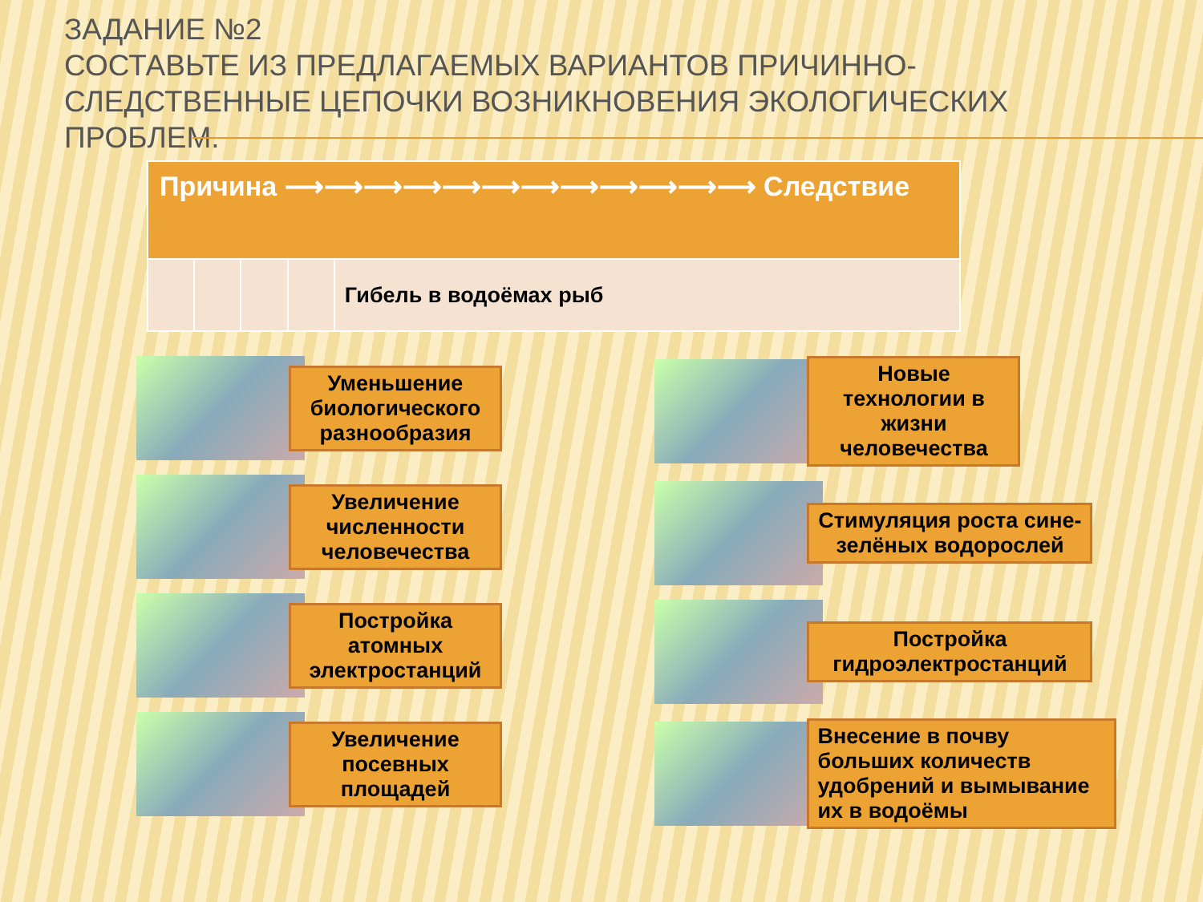ЗАДАНИЕ №2
СОСТАВЬТЕ ИЗ ПРЕДЛАГАЕМЫХ ВАРИАНТОВ ПРИЧИННО-СЛЕДСТВЕННЫЕ ЦЕПОЧКИ ВОЗНИКНОВЕНИЯ ЭКОЛОГИЧЕСКИХ ПРОБЛЕМ.
| Причина ⟶⟶⟶⟶⟶⟶⟶⟶⟶⟶⟶⟶ Следствие | | | | |
| --- | --- | --- | --- | --- |
| | | | | Гибель в водоёмах рыб |
Уменьшение биологического разнообразия
Увеличение численности человечества
Постройка атомных электростанций
Увеличение посевных площадей
Новые технологии в жизни человечества
Стимуляция роста сине-зелёных водорослей
Постройка гидроэлектростанций
Внесение в почву больших количеств удобрений и вымывание их в водоёмы